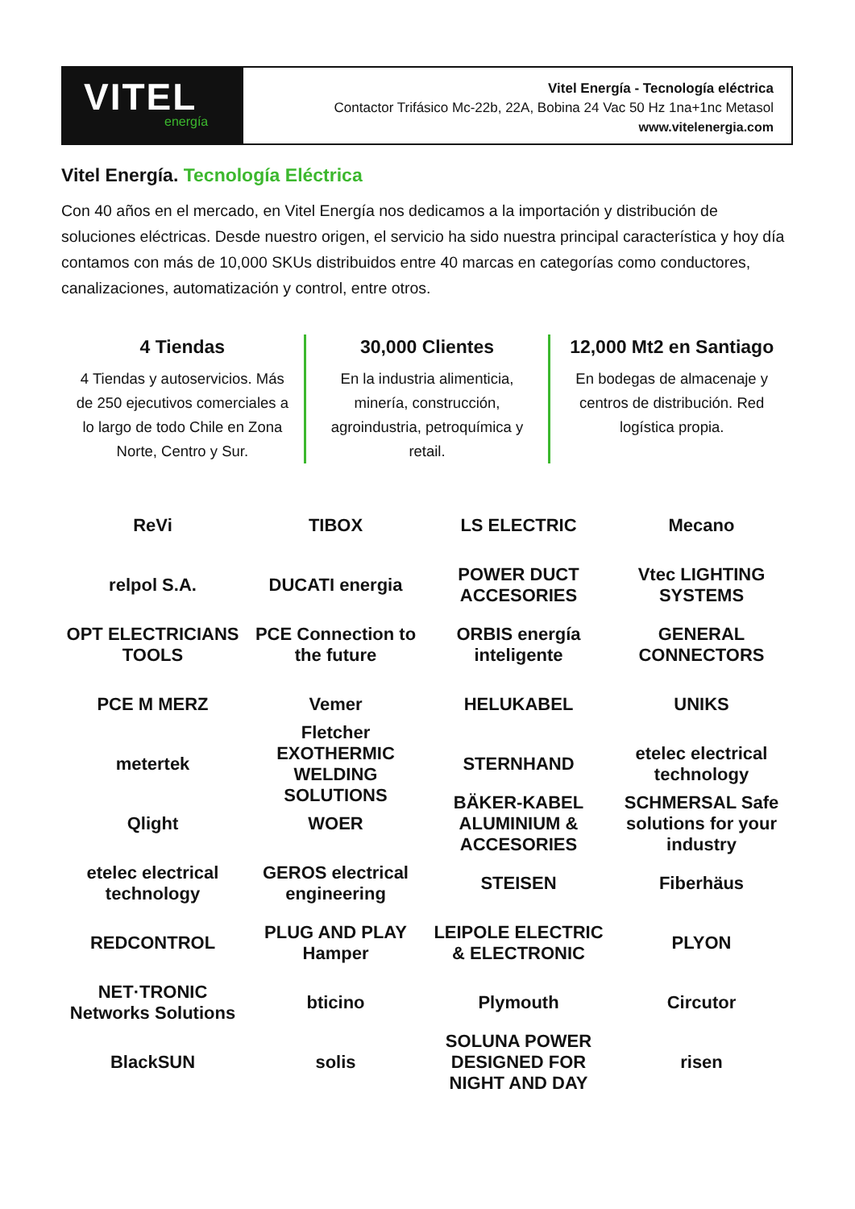VITEL
energía
Vitel Energía - Tecnología eléctrica
Contactor Trifásico Mc-22b, 22A, Bobina 24 Vac 50 Hz 1na+1nc Metasol
www.vitelenergia.com
Vitel Energía. Tecnología Eléctrica
Con 40 años en el mercado, en Vitel Energía nos dedicamos a la importación y distribución de soluciones eléctricas. Desde nuestro origen, el servicio ha sido nuestra principal característica y hoy día contamos con más de 10,000 SKUs distribuidos entre 40 marcas en categorías como conductores, canalizaciones, automatización y control, entre otros.
4 Tiendas
4 Tiendas y autoservicios. Más de 250 ejecutivos comerciales a lo largo de todo Chile en Zona Norte, Centro y Sur.
30,000 Clientes
En la industria alimenticia, minería, construcción, agroindustria, petroquímica y retail.
12,000 Mt2 en Santiago
En bodegas de almacenaje y centros de distribución. Red logística propia.
ReVi
TIBOX
LS ELECTRIC
Mecano
relpol S.A.
DUCATI energia
POWER DUCT ACCESORIES
Vtec LIGHTING SYSTEMS
OPT ELECTRICIANS TOOLS
PCE Connection to the future
ORBIS energía inteligente
GENERAL CONNECTORS
PCE M MERZ
Vemer
HELUKABEL
UNIKS
metertek
Fletcher EXOTHERMIC WELDING SOLUTIONS
STERNHAND
etelec electrical technology
Qlight
WOER
BÄKER-KABEL ALUMINIUM & ACCESORIES
SCHMERSAL Safe solutions for your industry
etelec electrical technology
GEROS electrical engineering
STEISEN
Fiberhäus
REDCONTROL
PLUG AND PLAY Hamper
LEIPOLE ELECTRIC & ELECTRONIC
PLYON
NET·TRONIC Networks Solutions
bticino
Plymouth
Circutor
BlackSUN
solis
SOLUNA POWER DESIGNED FOR NIGHT AND DAY
risen